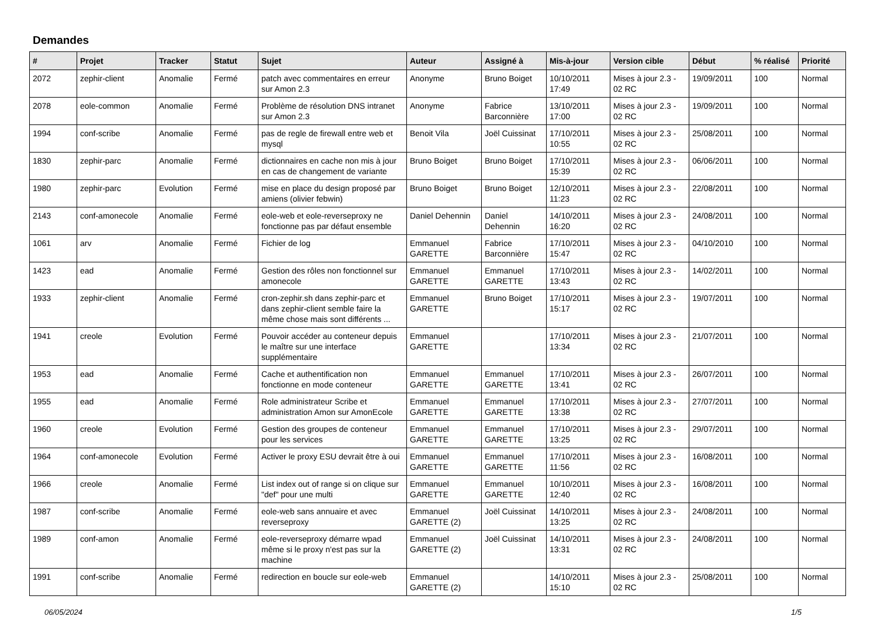Demandes
| # | Projet | Tracker | Statut | Sujet | Auteur | Assigné à | Mis-à-jour | Version cible | Début | % réalisé | Priorité |
| --- | --- | --- | --- | --- | --- | --- | --- | --- | --- | --- | --- |
| 2072 | zephir-client | Anomalie | Fermé | patch avec commentaires en erreur sur Amon 2.3 | Anonyme | Bruno Boiget | 10/10/2011 17:49 | Mises à jour 2.3 - 02 RC | 19/09/2011 | 100 | Normal |
| 2078 | eole-common | Anomalie | Fermé | Problème de résolution DNS intranet sur Amon 2.3 | Anonyme | Fabrice Barconnière | 13/10/2011 17:00 | Mises à jour 2.3 - 02 RC | 19/09/2011 | 100 | Normal |
| 1994 | conf-scribe | Anomalie | Fermé | pas de regle de firewall entre web et mysql | Benoit Vila | Joël Cuissinat | 17/10/2011 10:55 | Mises à jour 2.3 - 02 RC | 25/08/2011 | 100 | Normal |
| 1830 | zephir-parc | Anomalie | Fermé | dictionnaires en cache non mis à jour en cas de changement de variante | Bruno Boiget | Bruno Boiget | 17/10/2011 15:39 | Mises à jour 2.3 - 02 RC | 06/06/2011 | 100 | Normal |
| 1980 | zephir-parc | Evolution | Fermé | mise en place du design proposé par amiens (olivier febwin) | Bruno Boiget | Bruno Boiget | 12/10/2011 11:23 | Mises à jour 2.3 - 02 RC | 22/08/2011 | 100 | Normal |
| 2143 | conf-amonecole | Anomalie | Fermé | eole-web et eole-reverseproxy ne fonctionne pas par défaut ensemble | Daniel Dehennin | Daniel Dehennin | 14/10/2011 16:20 | Mises à jour 2.3 - 02 RC | 24/08/2011 | 100 | Normal |
| 1061 | arv | Anomalie | Fermé | Fichier de log | Emmanuel GARETTE | Fabrice Barconnière | 17/10/2011 15:47 | Mises à jour 2.3 - 02 RC | 04/10/2010 | 100 | Normal |
| 1423 | ead | Anomalie | Fermé | Gestion des rôles non fonctionnel sur amonecole | Emmanuel GARETTE | Emmanuel GARETTE | 17/10/2011 13:43 | Mises à jour 2.3 - 02 RC | 14/02/2011 | 100 | Normal |
| 1933 | zephir-client | Anomalie | Fermé | cron-zephir.sh dans zephir-parc et dans zephir-client semble faire la même chose mais sont différents ... | Emmanuel GARETTE | Bruno Boiget | 17/10/2011 15:17 | Mises à jour 2.3 - 02 RC | 19/07/2011 | 100 | Normal |
| 1941 | creole | Evolution | Fermé | Pouvoir accéder au conteneur depuis le maître sur une interface supplémentaire | Emmanuel GARETTE | | 17/10/2011 13:34 | Mises à jour 2.3 - 02 RC | 21/07/2011 | 100 | Normal |
| 1953 | ead | Anomalie | Fermé | Cache et authentification non fonctionne en mode conteneur | Emmanuel GARETTE | Emmanuel GARETTE | 17/10/2011 13:41 | Mises à jour 2.3 - 02 RC | 26/07/2011 | 100 | Normal |
| 1955 | ead | Anomalie | Fermé | Role administrateur Scribe et administration Amon sur AmonEcole | Emmanuel GARETTE | Emmanuel GARETTE | 17/10/2011 13:38 | Mises à jour 2.3 - 02 RC | 27/07/2011 | 100 | Normal |
| 1960 | creole | Evolution | Fermé | Gestion des groupes de conteneur pour les services | Emmanuel GARETTE | Emmanuel GARETTE | 17/10/2011 13:25 | Mises à jour 2.3 - 02 RC | 29/07/2011 | 100 | Normal |
| 1964 | conf-amonecole | Evolution | Fermé | Activer le proxy ESU devrait être à oui | Emmanuel GARETTE | Emmanuel GARETTE | 17/10/2011 11:56 | Mises à jour 2.3 - 02 RC | 16/08/2011 | 100 | Normal |
| 1966 | creole | Anomalie | Fermé | List index out of range si on clique sur "def" pour une multi | Emmanuel GARETTE | Emmanuel GARETTE | 10/10/2011 12:40 | Mises à jour 2.3 - 02 RC | 16/08/2011 | 100 | Normal |
| 1987 | conf-scribe | Anomalie | Fermé | eole-web sans annuaire et avec reverseproxy | Emmanuel GARETTE (2) | Joël Cuissinat | 14/10/2011 13:25 | Mises à jour 2.3 - 02 RC | 24/08/2011 | 100 | Normal |
| 1989 | conf-amon | Anomalie | Fermé | eole-reverseproxy démarre wpad même si le proxy n'est pas sur la machine | Emmanuel GARETTE (2) | Joël Cuissinat | 14/10/2011 13:31 | Mises à jour 2.3 - 02 RC | 24/08/2011 | 100 | Normal |
| 1991 | conf-scribe | Anomalie | Fermé | redirection en boucle sur eole-web | Emmanuel GARETTE (2) | | 14/10/2011 15:10 | Mises à jour 2.3 - 02 RC | 25/08/2011 | 100 | Normal |
06/05/2024 1/5